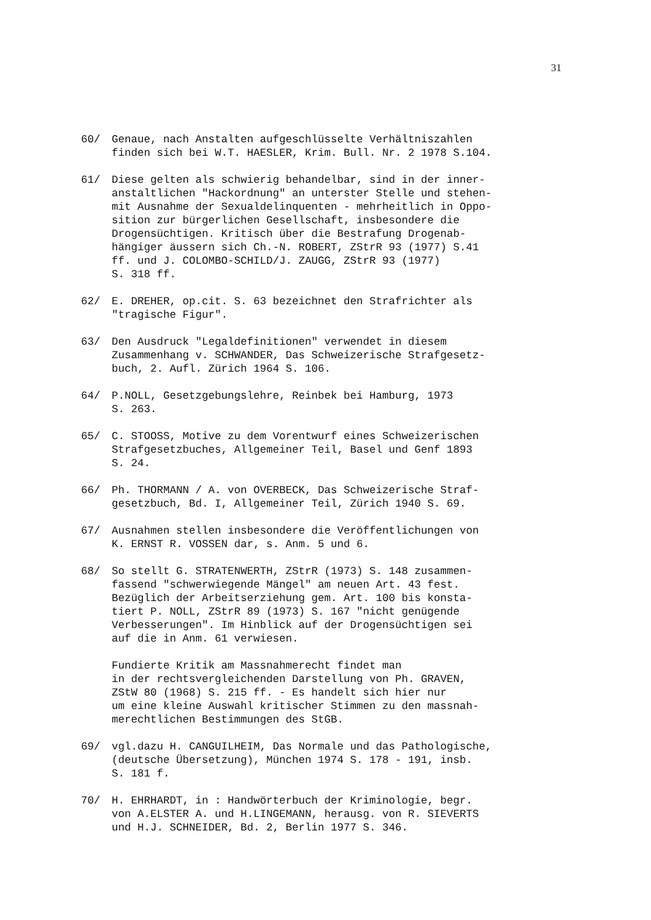31
60/ Genaue, nach Anstalten aufgeschlüsselte Verhältniszahlen finden sich bei W.T. HAESLER, Krim. Bull. Nr. 2 1978 S.104.
61/ Diese gelten als schwierig behandelbar, sind in der inner- anstaltlichen "Hackordnung" an unterster Stelle und stehen- mit Ausnahme der Sexualdelinquenten - mehrheitlich in Oppo- sition zur bürgerlichen Gesellschaft, insbesondere die Drogensüchtigen. Kritisch über die Bestrafung Drogenab- hängiger äussern sich Ch.-N. ROBERT, ZStrR 93 (1977) S.41 ff. und J. COLOMBO-SCHILD/J. ZAUGG, ZStrR 93 (1977) S. 318 ff.
62/ E. DREHER, op.cit. S. 63 bezeichnet den Strafrichter als "tragische Figur".
63/ Den Ausdruck "Legaldefinitionen" verwendet in diesem Zusammenhang v. SCHWANDER, Das Schweizerische Strafgesetz- buch, 2. Aufl. Zürich 1964 S. 106.
64/ P.NOLL, Gesetzgebungslehre, Reinbek bei Hamburg, 1973 S. 263.
65/ C. STOOSS, Motive zu dem Vorentwurf eines Schweizerischen Strafgesetzbuches, Allgemeiner Teil, Basel und Genf 1893 S. 24.
66/ Ph. THORMANN / A. von OVERBECK, Das Schweizerische Straf- gesetzbuch, Bd. I, Allgemeiner Teil, Zürich 1940 S. 69.
67/ Ausnahmen stellen insbesondere die Veröffentlichungen von K. ERNST R. VOSSEN dar, s. Anm. 5 und 6.
68/ So stellt G. STRATENWERTH, ZStrR (1973) S. 148 zusammen- fassend "schwerwiegende Mängel" am neuen Art. 43 fest. Bezüglich der Arbeitserziehung gem. Art. 100 bis konsta- tiert P. NOLL, ZStrR 89 (1973) S. 167 "nicht genügende Verbesserungen". Im Hinblick auf der Drogensüchtigen sei auf die in Anm. 61 verwiesen. Fundierte Kritik am Massnahmerecht findet man in der rechtsvergleichenden Darstellung von Ph. GRAVEN, ZStW 80 (1968) S. 215 ff. - Es handelt sich hier nur um eine kleine Auswahl kritischer Stimmen zu den massnah- merechtlichen Bestimmungen des StGB.
69/ vgl.dazu H. CANGUILHEIM, Das Normale und das Pathologische, (deutsche Übersetzung), München 1974 S. 178 - 191, insb. S. 181 f.
70/ H. EHRHARDT, in : Handwörterbuch der Kriminologie, begr. von A.ELSTER A. und H.LINGEMANN, herausg. von R. SIEVERTS und H.J. SCHNEIDER, Bd. 2, Berlin 1977 S. 346.